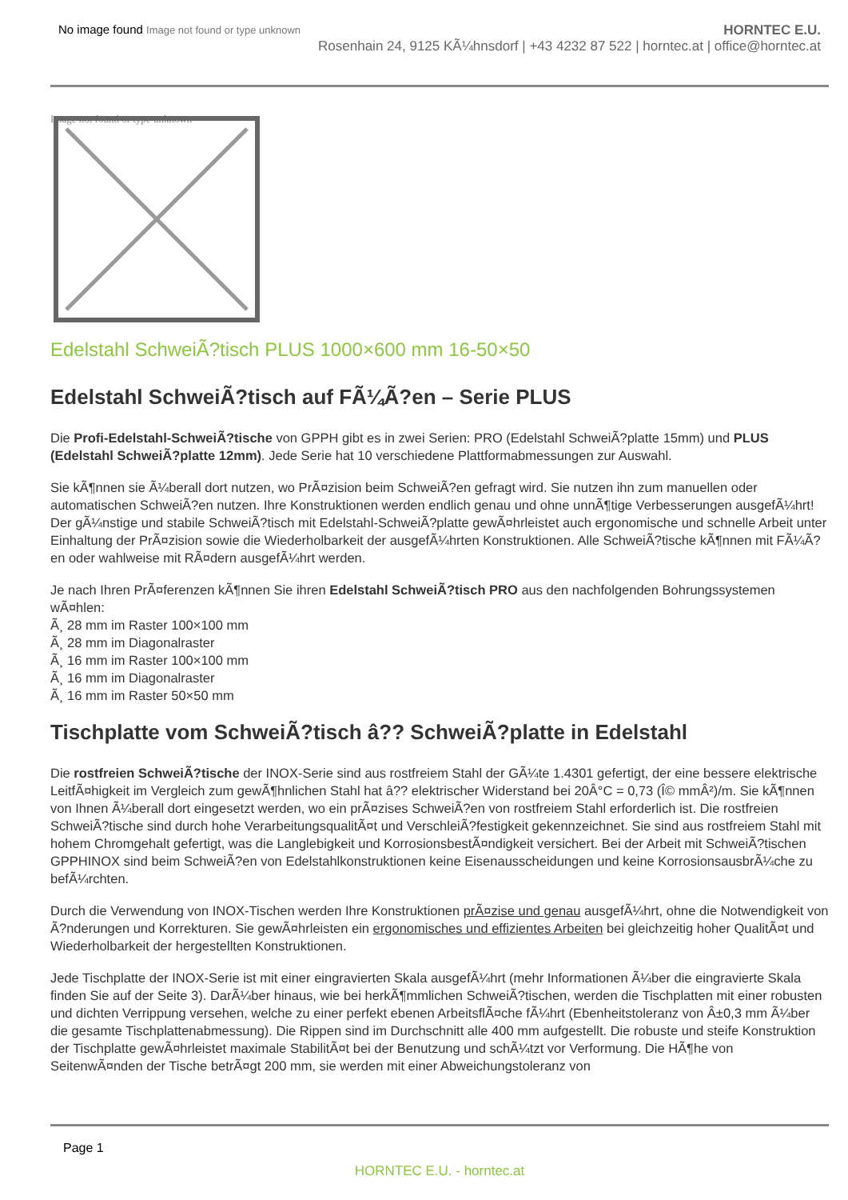No image found Image not found or type unknown
HORNTEC E.U.
Rosenhain 24, 9125 KÃ¼hnsdorf | +43 4232 87 522 | horntec.at | office@horntec.at
Image not found or type unknown
Edelstahl SchweiÃ?tisch PLUS 1000×600 mm 16-50×50
Edelstahl SchweiÃ?tisch auf FÃ¼Ã?en – Serie PLUS
Die Profi-Edelstahl-SchweiÃ?tische von GPPH gibt es in zwei Serien: PRO (Edelstahl SchweiÃ?platte 15mm) und PLUS (Edelstahl SchweiÃ?platte 12mm). Jede Serie hat 10 verschiedene Plattformabmessungen zur Auswahl.
Sie kÃ¶nnen sie Ã¼berall dort nutzen, wo PrÃ¤zision beim SchweiÃ?en gefragt wird. Sie nutzen ihn zum manuellen oder automatischen SchweiÃ?en nutzen. Ihre Konstruktionen werden endlich genau und ohne unnÃ¶tige Verbesserungen ausgefÃ¼hrt!
Der gÃ¼nstige und stabile SchweiÃ?tisch mit Edelstahl-SchweiÃ?platte gewÃ¤hrleistet auch ergonomische und schnelle Arbeit unter Einhaltung der PrÃ¤zision sowie die Wiederholbarkeit der ausgefÃ¼hrten Konstruktionen. Alle SchweiÃ?tische kÃ¶nnen mit FÃ¼Ã?en oder wahlweise mit RÃ¤dern ausgefÃ¼hrt werden.
Je nach Ihren PrÃ¤ferenzen kÃ¶nnen Sie ihren Edelstahl SchweiÃ?tisch PRO aus den nachfolgenden Bohrungssystemen wÃ¤hlen:
Ã¸ 28 mm im Raster 100×100 mm
Ã¸ 28 mm im Diagonalraster
Ã¸ 16 mm im Raster 100×100 mm
Ã¸ 16 mm im Diagonalraster
Ã¸ 16 mm im Raster 50×50 mm
Tischplatte vom SchweiÃ?tisch â?? SchweiÃ?platte in Edelstahl
Die rostfreien SchweiÃ?tische der INOX-Serie sind aus rostfreiem Stahl der GÃ¼te 1.4301 gefertigt, der eine bessere elektrische LeitfÃ¤higkeit im Vergleich zum gewÃ¶hnlichen Stahl hat â?? elektrischer Widerstand bei 20Â°C = 0,73 (Î© mmÂ²)/m. Sie kÃ¶nnen von Ihnen Ã¼berall dort eingesetzt werden, wo ein prÃ¤zises SchweiÃ?en von rostfreiem Stahl erforderlich ist. Die rostfreien SchweiÃ?tische sind durch hohe VerarbeitungsqualitÃ¤t und VerschleiÃ?festigkeit gekennzeichnet. Sie sind aus rostfreiem Stahl mit hohem Chromgehalt gefertigt, was die Langlebigkeit und KorrosionsbestÃ¤ndigkeit versichert. Bei der Arbeit mit SchweiÃ?tischen GPPHINOX sind beim SchweiÃ?en von Edelstahlkonstruktionen keine Eisenausscheidungen und keine KorrosionsausbrÃ¼che zu befÃ¼rchten.
Durch die Verwendung von INOX-Tischen werden Ihre Konstruktionen prÃ¤zise und genau ausgefÃ¼hrt, ohne die Notwendigkeit von Ã?nderungen und Korrekturen. Sie gewÃ¤hrleisten ein ergonomisches und effizientes Arbeiten bei gleichzeitig hoher QualitÃ¤t und Wiederholbarkeit der hergestellten Konstruktionen.
Jede Tischplatte der INOX-Serie ist mit einer eingravierten Skala ausgefÃ¼hrt (mehr Informationen Ã¼ber die eingravierte Skala finden Sie auf der Seite 3). DarÃ¼ber hinaus, wie bei herkÃ¶mmlichen SchweiÃ?tischen, werden die Tischplatten mit einer robusten und dichten Verrippung versehen, welche zu einer perfekt ebenen ArbeitsflÃ¤che fÃ¼hrt (Ebenheitstoleranz von Â±0,3 mm Ã¼ber die gesamte Tischplattenabmessung). Die Rippen sind im Durchschnitt alle 400 mm aufgestellt. Die robuste und steife Konstruktion der Tischplatte gewÃ¤hrleistet maximale StabilitÃ¤t bei der Benutzung und schÃ¼tzt vor Verformung. Die HÃ¶he von SeitenwÃ¤nden der Tische betrÃ¤gt 200 mm, sie werden mit einer Abweichungstoleranz von
Page 1
HORNTEC E.U. - horntec.at